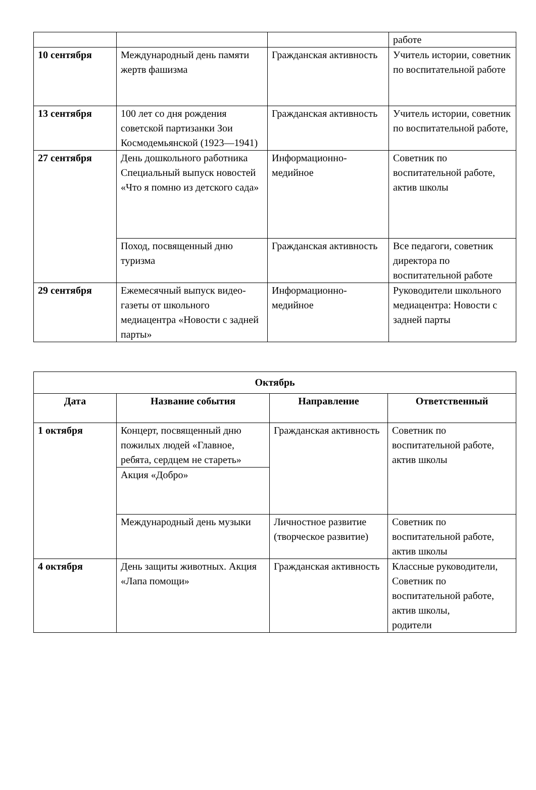| | | | работе |
| 10 сентября | Международный день памяти жертв фашизма | Гражданская активность | Учитель истории, советник по воспитательной работе |
| 13 сентября | 100 лет со дня рождения советской партизанки Зои Космодемьянской (1923—1941) | Гражданская активность | Учитель истории, советник по воспитательной работе, |
| 27 сентября | День дошкольного работника Специальный выпуск новостей «Что я помню из детского сада» | Информационно-медийное | Советник по воспитательной работе, актив школы |
| | Поход, посвященный дню туризма | Гражданская активность | Все педагоги, советник директора по воспитательной работе |
| 29 сентября | Ежемесячный выпуск видео-газеты от школьного медиацентра «Новости с задней парты» | Информационно-медийное | Руководители школьного медиацентра: Новости с задней парты |
| Октябрь | | | |
| --- | --- | --- | --- |
| Дата | Название события | Направление | Ответственный |
| 1 октября | Концерт, посвященный дню пожилых людей «Главное, ребята, сердцем не стареть» | Гражданская активность | Советник по воспитательной работе, актив школы |
| | Акция «Добро» | | |
| | Международный день музыки | Личностное развитие (творческое развитие) | Советник по воспитательной работе, актив школы |
| 4 октября | День защиты животных. Акция «Лапа помощи» | Гражданская активность | Классные руководители, Советник по воспитательной работе, актив школы, родители |